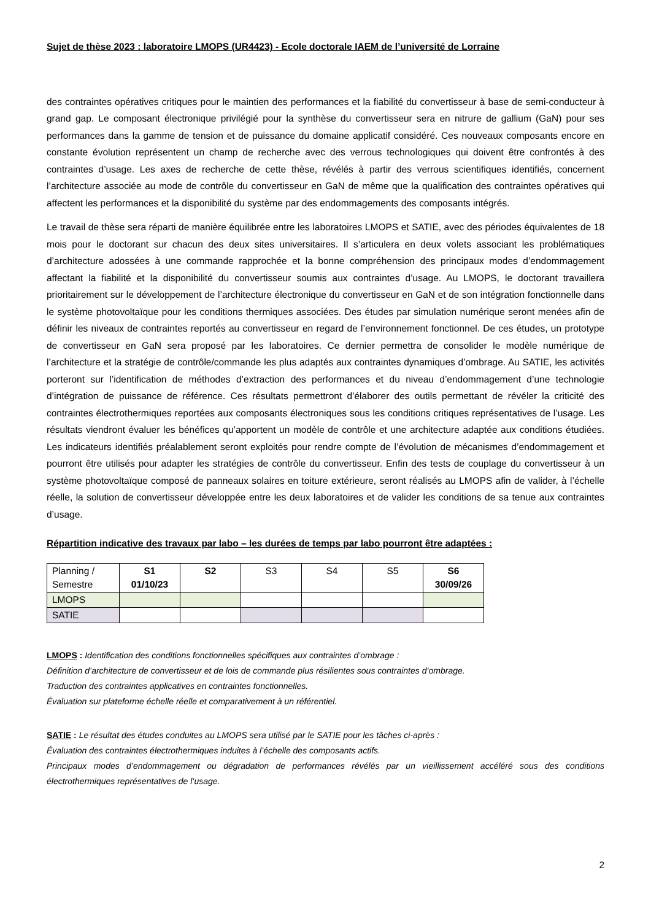Sujet de thèse 2023 : laboratoire LMOPS (UR4423) - Ecole doctorale IAEM de l’université de Lorraine
des contraintes opératives critiques pour le maintien des performances et la fiabilité du convertisseur à base de semi-conducteur à grand gap. Le composant électronique privilégié pour la synthèse du convertisseur sera en nitrure de gallium (GaN) pour ses performances dans la gamme de tension et de puissance du domaine applicatif considéré. Ces nouveaux composants encore en constante évolution représentent un champ de recherche avec des verrous technologiques qui doivent être confrontés à des contraintes d’usage. Les axes de recherche de cette thèse, révélés à partir des verrous scientifiques identifiés, concernent l’architecture associée au mode de contrôle du convertisseur en GaN de même que la qualification des contraintes opératives qui affectent les performances et la disponibilité du système par des endommagements des composants intégrés.
Le travail de thèse sera réparti de manière équilibrée entre les laboratoires LMOPS et SATIE, avec des périodes équivalentes de 18 mois pour le doctorant sur chacun des deux sites universitaires. Il s’articulera en deux volets associant les problématiques d’architecture adossées à une commande rapprochée et la bonne compréhension des principaux modes d’endommagement affectant la fiabilité et la disponibilité du convertisseur soumis aux contraintes d’usage. Au LMOPS, le doctorant travaillera prioritairement sur le développement de l’architecture électronique du convertisseur en GaN et de son intégration fonctionnelle dans le système photovoltaïque pour les conditions thermiques associées. Des études par simulation numérique seront menées afin de définir les niveaux de contraintes reportés au convertisseur en regard de l’environnement fonctionnel. De ces études, un prototype de convertisseur en GaN sera proposé par les laboratoires. Ce dernier permettra de consolider le modèle numérique de l’architecture et la stratégie de contrôle/commande les plus adaptés aux contraintes dynamiques d’ombrage. Au SATIE, les activités porteront sur l’identification de méthodes d’extraction des performances et du niveau d’endommagement d’une technologie d’intégration de puissance de référence. Ces résultats permettront d’élaborer des outils permettant de révéler la criticité des contraintes électrothermiques reportées aux composants électroniques sous les conditions critiques représentatives de l’usage. Les résultats viendront évaluer les bénéfices qu’apportent un modèle de contrôle et une architecture adaptée aux conditions étudiées. Les indicateurs identifiés préalablement seront exploités pour rendre compte de l’évolution de mécanismes d’endommagement et pourront être utilisés pour adapter les stratégies de contrôle du convertisseur. Enfin des tests de couplage du convertisseur à un système photovoltaïque composé de panneaux solaires en toiture extérieure, seront réalisés au LMOPS afin de valider, à l’échelle réelle, la solution de convertisseur développée entre les deux laboratoires et de valider les conditions de sa tenue aux contraintes d’usage.
Répartition indicative des travaux par labo – les durées de temps par labo pourront être adaptées :
| Planning / Semestre | S1 01/10/23 | S2 | S3 | S4 | S5 | S6 30/09/26 |
| LMOPS | | | | | | |
| SATIE | | | | | | |
LMOPS : Identification des conditions fonctionnelles spécifiques aux contraintes d’ombrage :
Définition d’architecture de convertisseur et de lois de commande plus résilientes sous contraintes d’ombrage.
Traduction des contraintes applicatives en contraintes fonctionnelles.
Évaluation sur plateforme échelle réelle et comparativement à un référentiel.
SATIE : Le résultat des études conduites au LMOPS sera utilisé par le SATIE pour les tâches ci-après :
Évaluation des contraintes électrothermiques induites à l’échelle des composants actifs.
Principaux modes d’endommagement ou dégradation de performances révélés par un vieillissement accéléré sous des conditions électrothermiques représentatives de l’usage.
2